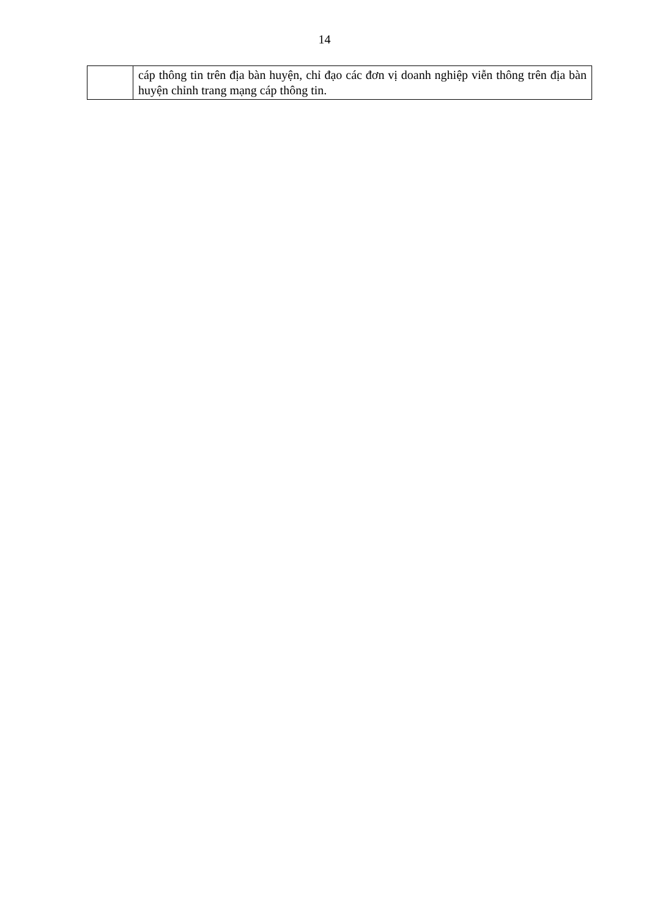14
| | cáp thông tin trên địa bàn huyện, chỉ đạo các đơn vị doanh nghiệp viễn thông trên địa bàn huyện chỉnh trang mạng cáp thông tin. |